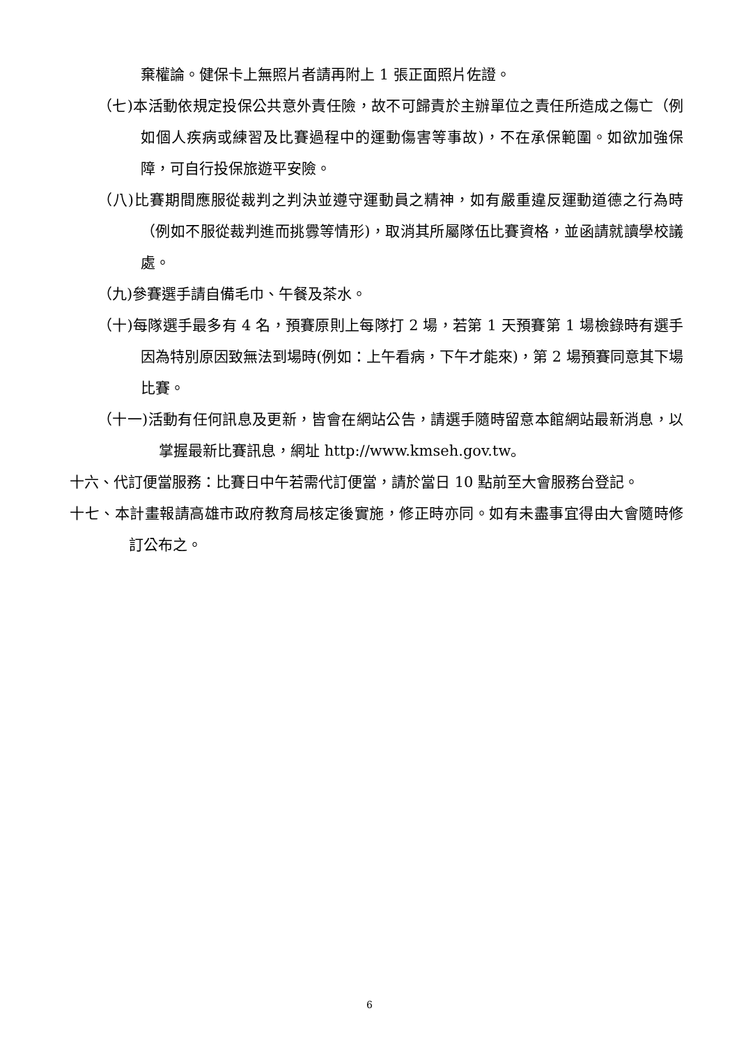棄權論。健保卡上無照片者請再附上 1 張正面照片佐證。
（七)本活動依規定投保公共意外責任險，故不可歸責於主辦單位之責任所造成之傷亡（例如個人疾病或練習及比賽過程中的運動傷害等事故)，不在承保範圍。如欲加強保障，可自行投保旅遊平安險。
（八)比賽期間應服從裁判之判決並遵守運動員之精神，如有嚴重違反運動道德之行為時（例如不服從裁判進而挑釁等情形)，取消其所屬隊伍比賽資格，並函請就讀學校議處。
（九)參賽選手請自備毛巾、午餐及茶水。
（十)每隊選手最多有 4 名，預賽原則上每隊打 2 場，若第 1 天預賽第 1 場檢錄時有選手因為特別原因致無法到場時(例如：上午看病，下午才能來)，第 2 場預賽同意其下場比賽。
（十一)活動有任何訊息及更新，皆會在網站公告，請選手隨時留意本館網站最新消息，以掌握最新比賽訊息，網址 http://www.kmseh.gov.tw。
十六、代訂便當服務：比賽日中午若需代訂便當，請於當日 10 點前至大會服務台登記。
十七、本計畫報請高雄市政府教育局核定後實施，修正時亦同。如有未盡事宜得由大會隨時修訂公布之。
6